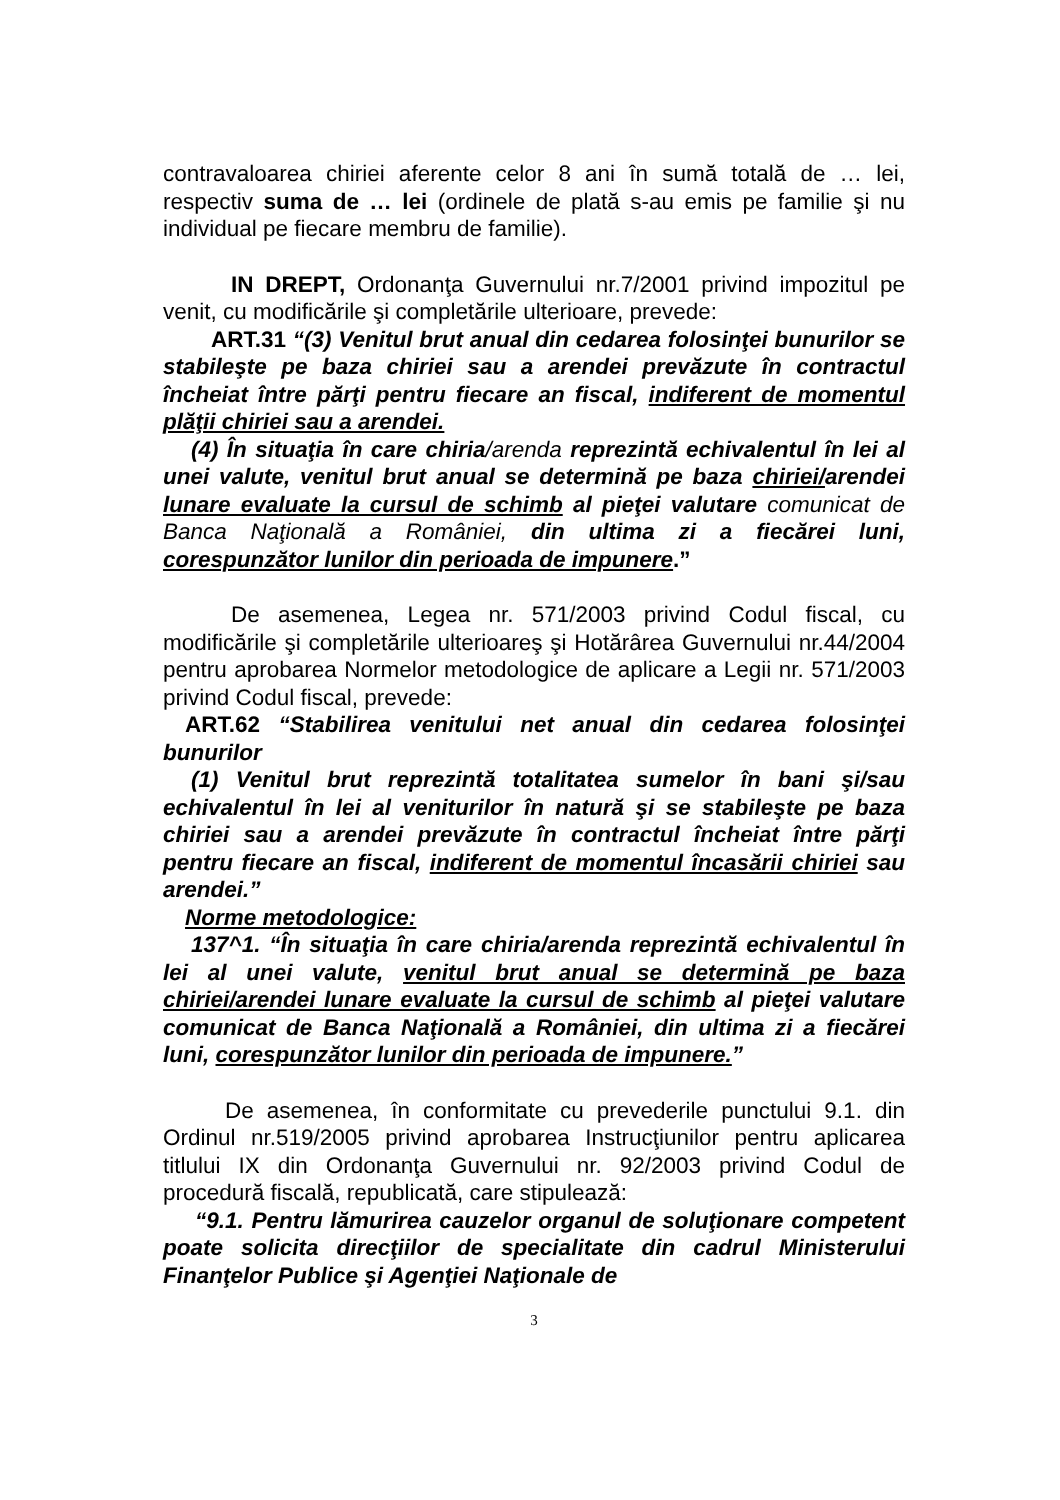contravaloarea chiriei aferente celor 8 ani în sumă totală de … lei, respectiv suma de … lei (ordinele de plată s-au emis pe familie şi nu individual pe fiecare membru de familie).
IN DREPT, Ordonanţa Guvernului nr.7/2001 privind impozitul pe venit, cu modificările şi completările ulterioare, prevede:
ART.31 “(3) Venitul brut anual din cedarea folosinţei bunurilor se stabileşte pe baza chiriei sau a arendei prevăzute în contractul încheiat între părţi pentru fiecare an fiscal, indiferent de momentul plăţii chiriei sau a arendei.
(4) În situaţia în care chiria/arenda reprezintă echivalentul în lei al unei valute, venitul brut anual se determină pe baza chiriei/arendei lunare evaluate la cursul de schimb al pieţei valutare comunicat de Banca Naţională a României, din ultima zi a fiecărei luni, corespunzător lunilor din perioada de impunere.”
De asemenea, Legea nr. 571/2003 privind Codul fiscal, cu modificările şi completările ulterioareş şi Hotărârea Guvernului nr.44/2004 pentru aprobarea Normelor metodologice de aplicare a Legii nr. 571/2003 privind Codul fiscal, prevede:
ART.62 “Stabilirea venitului net anual din cedarea folosinţei bunurilor
(1) Venitul brut reprezintă totalitatea sumelor în bani şi/sau echivalentul în lei al veniturilor în natură şi se stabileşte pe baza chiriei sau a arendei prevăzute în contractul încheiat între părţi pentru fiecare an fiscal, indiferent de momentul încasării chiriei sau arendei.”
Norme metodologice:
137^1. “În situaţia în care chiria/arenda reprezintă echivalentul în lei al unei valute, venitul brut anual se determină pe baza chiriei/arendei lunare evaluate la cursul de schimb al pieţei valutare comunicat de Banca Naţională a României, din ultima zi a fiecărei luni, corespunzător lunilor din perioada de impunere.”
De asemenea, în conformitate cu prevederile punctului 9.1. din Ordinul nr.519/2005 privind aprobarea Instrucţiunilor pentru aplicarea titlului IX din Ordonanţa Guvernului nr. 92/2003 privind Codul de procedură fiscală, republicată, care stipulează:
“9.1. Pentru lămurirea cauzelor organul de soluţionare competent poate solicita direcţiilor de specialitate din cadrul Ministerului Finanţelor Publice şi Agenţiei Naţionale de
3